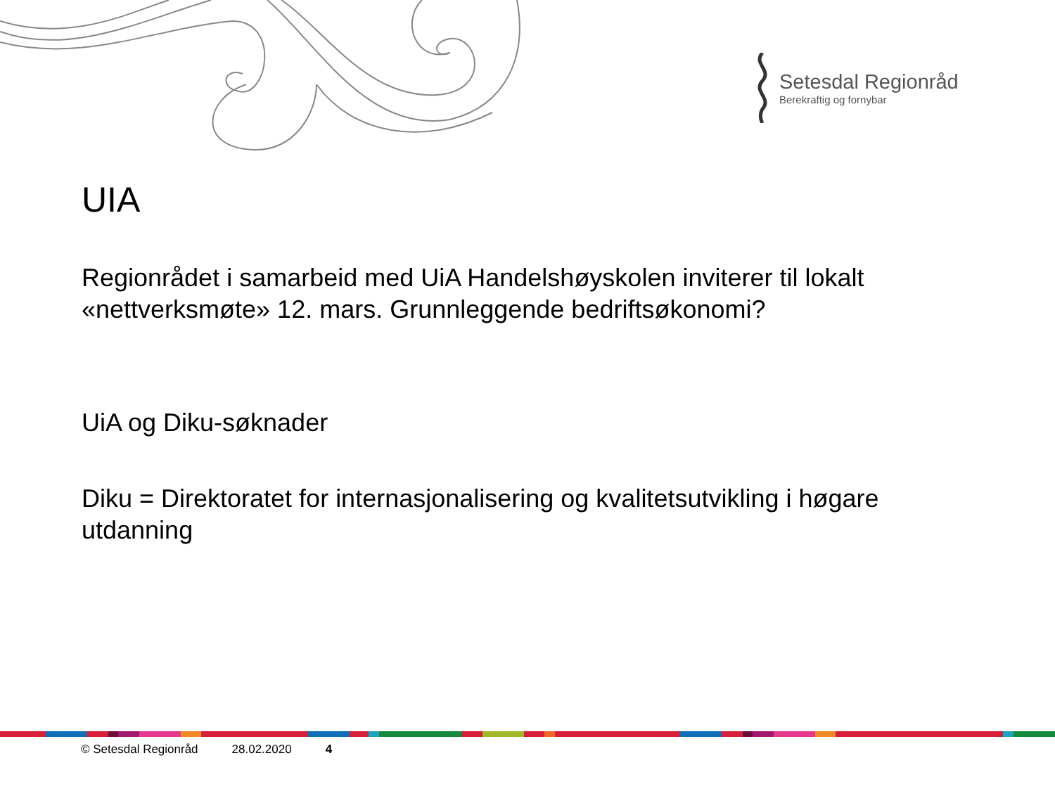Setesdal Regionråd
Berekraftig og fornybar
UIA
Regionrådet i samarbeid med UiA Handelshøyskolen inviterer til lokalt «nettverksmøte» 12. mars. Grunnleggende bedriftsøkonomi?
UiA og Diku-søknader
Diku = Direktoratet for internasjonalisering og kvalitetsutvikling i høgare utdanning
© Setesdal Regionråd 28.02.2020 4